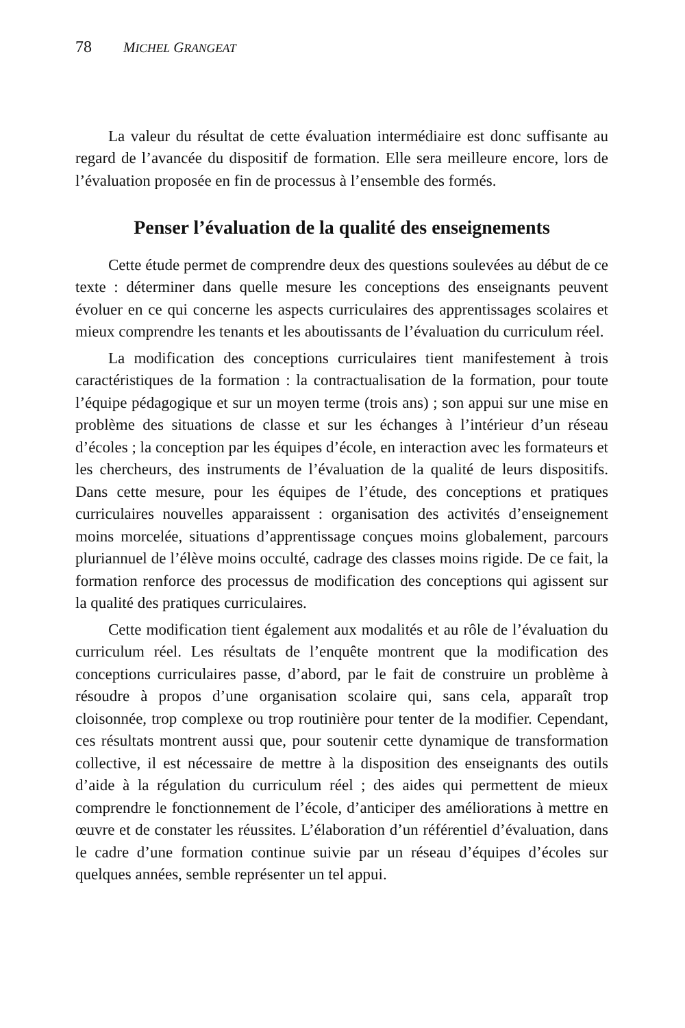78 MICHEL GRANGEAT
La valeur du résultat de cette évaluation intermédiaire est donc suffisante au regard de l’avancée du dispositif de formation. Elle sera meilleure encore, lors de l’évaluation proposée en fin de processus à l’ensemble des formés.
Penser l’évaluation de la qualité des enseignements
Cette étude permet de comprendre deux des questions soulevées au début de ce texte : déterminer dans quelle mesure les conceptions des enseignants peuvent évoluer en ce qui concerne les aspects curriculaires des apprentissages scolaires et mieux comprendre les tenants et les aboutissants de l’évaluation du curriculum réel.
La modification des conceptions curriculaires tient manifestement à trois caractéristiques de la formation : la contractualisation de la formation, pour toute l’équipe pédagogique et sur un moyen terme (trois ans) ; son appui sur une mise en problème des situations de classe et sur les échanges à l’intérieur d’un réseau d’écoles ; la conception par les équipes d’école, en interaction avec les formateurs et les chercheurs, des instruments de l’évaluation de la qualité de leurs dispositifs. Dans cette mesure, pour les équipes de l’étude, des conceptions et pratiques curriculaires nouvelles apparaissent : organisation des activités d’enseignement moins morcelée, situations d’apprentissage conçues moins globalement, parcours pluriannuel de l’élève moins occulté, cadrage des classes moins rigide. De ce fait, la formation renforce des processus de modification des conceptions qui agissent sur la qualité des pratiques curriculaires.
Cette modification tient également aux modalités et au rôle de l’évaluation du curriculum réel. Les résultats de l’enquête montrent que la modification des conceptions curriculaires passe, d’abord, par le fait de construire un problème à résoudre à propos d’une organisation scolaire qui, sans cela, apparaît trop cloisonnée, trop complexe ou trop routinière pour tenter de la modifier. Cependant, ces résultats montrent aussi que, pour soutenir cette dynamique de transformation collective, il est nécessaire de mettre à la disposition des enseignants des outils d’aide à la régulation du curriculum réel ; des aides qui permettent de mieux comprendre le fonctionnement de l’école, d’anticiper des améliorations à mettre en œuvre et de constater les réussites. L’élaboration d’un référentiel d’évaluation, dans le cadre d’une formation continue suivie par un réseau d’équipes d’écoles sur quelques années, semble représenter un tel appui.